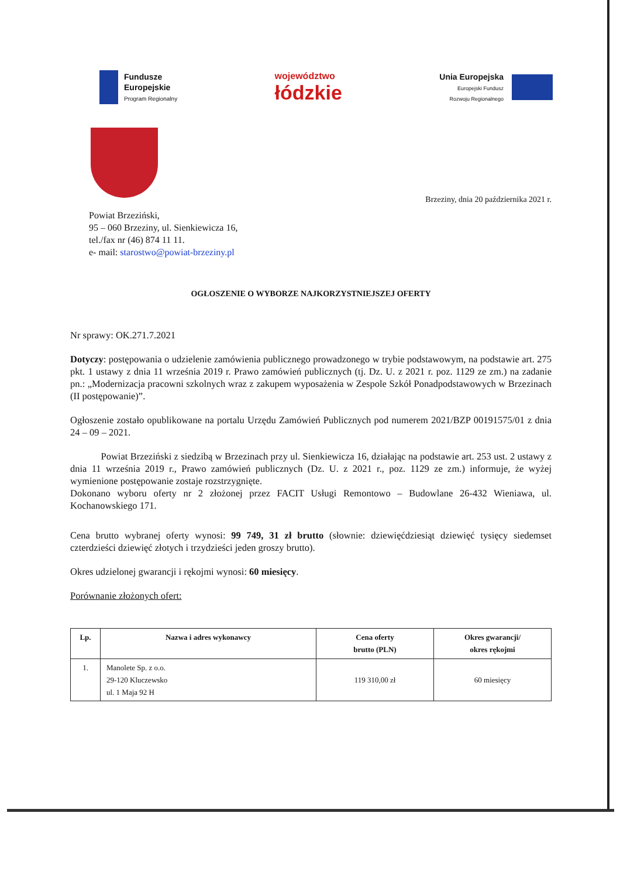Fundusze
Europejskie
Program Regionalny
województwo
łódzkie
Unia Europejska
Europejski Fundusz
Rozwoju Regionalnego
Brzeziny, dnia 20 października 2021 r.
Powiat Brzeziński,
95 – 060 Brzeziny, ul. Sienkiewicza 16,
tel./fax nr (46) 874 11 11.
e- mail: starostwo@powiat-brzeziny.pl
OGŁOSZENIE O WYBORZE NAJKORZYSTNIEJSZEJ OFERTY
Nr sprawy: OK.271.7.2021
Dotyczy: postępowania o udzielenie zamówienia publicznego prowadzonego w trybie podstawowym, na podstawie art. 275 pkt. 1 ustawy z dnia 11 września 2019 r. Prawo zamówień publicznych (tj. Dz. U. z 2021 r. poz. 1129 ze zm.) na zadanie pn.: „Modernizacja pracowni szkolnych wraz z zakupem wyposażenia w Zespole Szkół Ponadpodstawowych w Brzezinach (II postępowanie)”.
Ogłoszenie zostało opublikowane na portalu Urzędu Zamówień Publicznych pod numerem 2021/BZP 00191575/01 z dnia 24 – 09 – 2021.
Powiat Brzeziński z siedzibą w Brzezinach przy ul. Sienkiewicza 16, działając na podstawie art. 253 ust. 2 ustawy z dnia 11 września 2019 r., Prawo zamówień publicznych (Dz. U. z 2021 r., poz. 1129 ze zm.) informuje, że wyżej wymienione postępowanie zostaje rozstrzygnięte.
Dokonano wyboru oferty nr 2 złożonej przez FACIT Usługi Remontowo – Budowlane 26-432 Wieniawa, ul. Kochanowskiego 171.
Cena brutto wybranej oferty wynosi: 99 749, 31 zł brutto (słownie: dziewięćdziesiąt dziewięć tysięcy siedemset czterdzieści dziewięć złotych i trzydzieści jeden groszy brutto).
Okres udzielonej gwarancji i rękojmi wynosi: 60 miesięcy.
Porównanie złożonych ofert:
| Lp. | Nazwa i adres wykonawcy | Cena oferty brutto (PLN) | Okres gwarancji/ okres rękojmi |
| --- | --- | --- | --- |
| 1. | Manolete Sp. z o.o. 29-120 Kluczewsko ul. 1 Maja 92 H | 119 310,00 zł | 60 miesięcy |